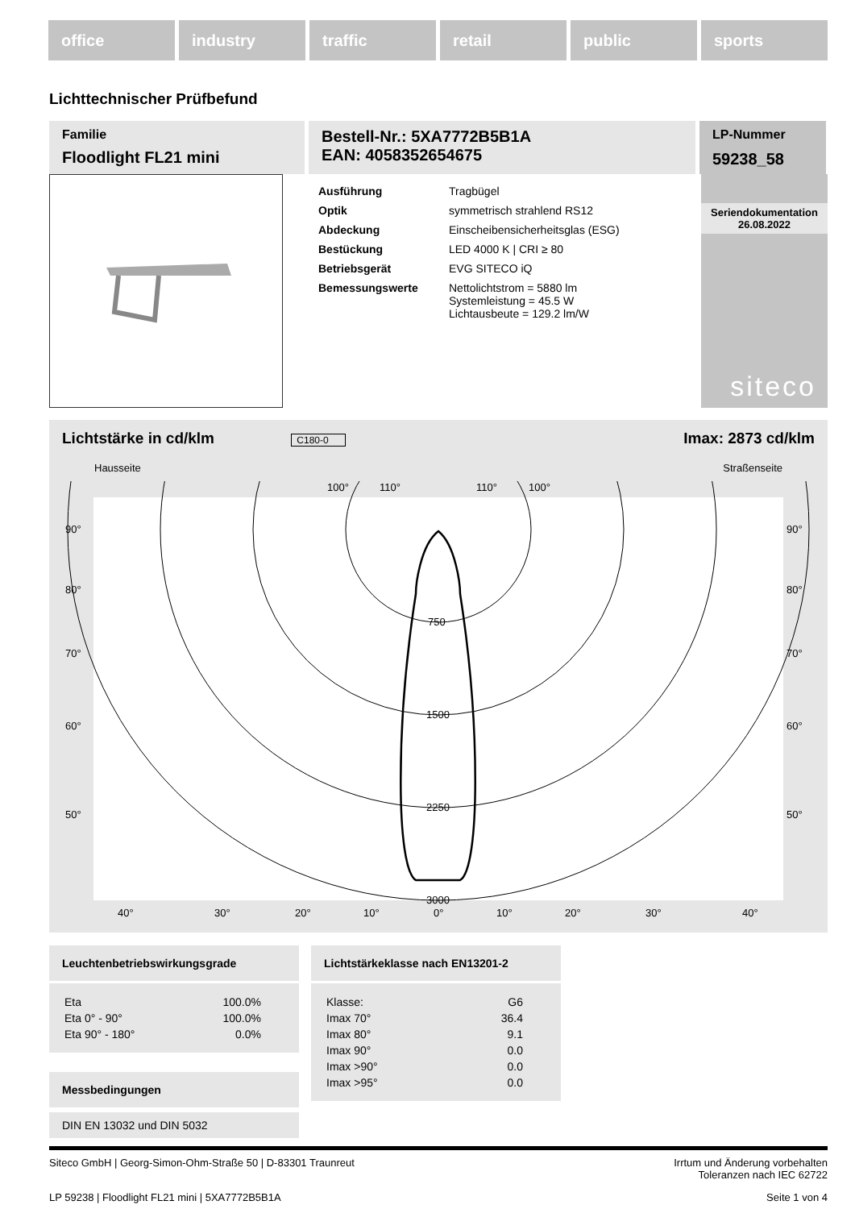office industry traffic retail public sports
Lichttechnischer Prüfbefund
Familie
Floodlight FL21 mini
Bestell-Nr.: 5XA7772B5B1A
EAN: 4058352654675
LP-Nummer
59238_58
| Ausführung | Tragbügel |
| Optik | symmetrisch strahlend RS12 |
| Abdeckung | Einscheibensicherheitsglas (ESG) |
| Bestückung | LED 4000 K / CRI ≥ 80 |
| Betriebsgerät | EVG SITECO iQ |
| Bemessungswerte | Nettolichtstrom = 5880 lm Systemleistung = 45.5 W Lichtausbeute = 129.2 lm/W |
Seriendokumentation
26.08.2022
siteco
Lichtstärke in cd/klm C180-0 Imax: 2873 cd/klm
Hausseite Straßenseite
90°
80°
70°
60°
50°
90°
80°
70°
60°
50°
750
1500
2250
3000
40°
30°
20°
10°
0°
10°
20°
30°
40°
100°
110°
110°
100°
Leuchtenbetriebswirkungsgrade
| Eta | 100.0% |
| Eta 0° - 90° | 100.0% |
| Eta 90° - 180° | 0.0% |
Messbedingungen
DIN EN 13032 und DIN 5032
Lichtstärkeklasse nach EN13201-2
| Klasse: | G6 |
| Imax 70° | 36.4 |
| Imax 80° | 9.1 |
| Imax 90° | 0.0 |
| Imax >90° | 0.0 |
| Imax >95° | 0.0 |
Siteco GmbH | Georg-Simon-Ohm-Straße 50 | D-83301 Traunreut Irrtum und Änderung vorbehalten
Toleranzen nach IEC 62722
LP 59238 | Floodlight FL21 mini | 5XA7772B5B1A Seite 1 von 4